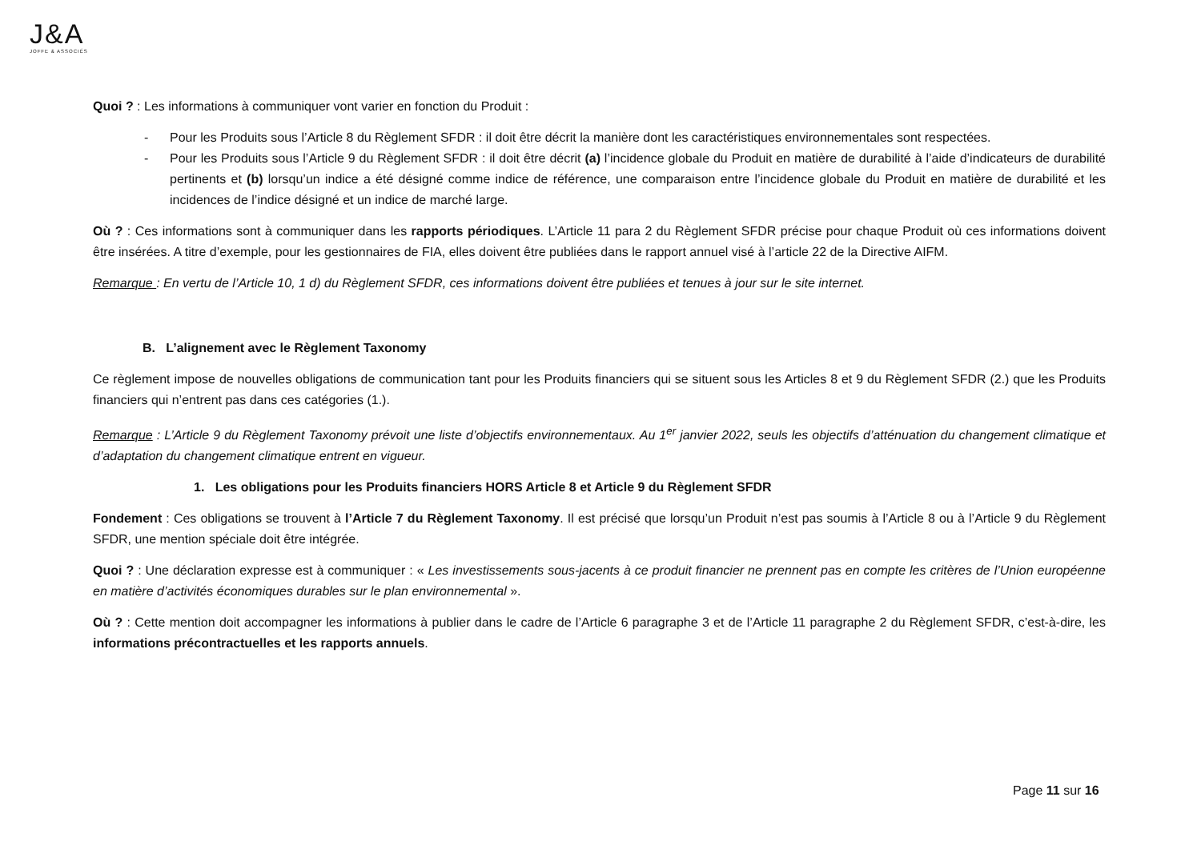J&A
JOFFE & ASSOCIÉS
Quoi ? : Les informations à communiquer vont varier en fonction du Produit :
- Pour les Produits sous l’Article 8 du Règlement SFDR : il doit être décrit la manière dont les caractéristiques environnementales sont respectées.
- Pour les Produits sous l’Article 9 du Règlement SFDR : il doit être décrit (a) l’incidence globale du Produit en matière de durabilité à l’aide d’indicateurs de durabilité pertinents et (b) lorsqu’un indice a été désigné comme indice de référence, une comparaison entre l’incidence globale du Produit en matière de durabilité et les incidences de l’indice désigné et un indice de marché large.
Où ? : Ces informations sont à communiquer dans les rapports périodiques. L’Article 11 para 2 du Règlement SFDR précise pour chaque Produit où ces informations doivent être insérées. A titre d’exemple, pour les gestionnaires de FIA, elles doivent être publiées dans le rapport annuel visé à l’article 22 de la Directive AIFM.
Remarque : En vertu de l’Article 10, 1 d) du Règlement SFDR, ces informations doivent être publiées et tenues à jour sur le site internet.
B. L’alignement avec le Règlement Taxonomy
Ce règlement impose de nouvelles obligations de communication tant pour les Produits financiers qui se situent sous les Articles 8 et 9 du Règlement SFDR (2.) que les Produits financiers qui n’entrent pas dans ces catégories (1.).
Remarque : L’Article 9 du Règlement Taxonomy prévoit une liste d’objectifs environnementaux. Au 1<sup>er</sup> janvier 2022, seuls les objectifs d’atténuation du changement climatique et d’adaptation du changement climatique entrent en vigueur.
1. Les obligations pour les Produits financiers HORS Article 8 et Article 9 du Règlement SFDR
Fondement : Ces obligations se trouvent à l’Article 7 du Règlement Taxonomy. Il est précisé que lorsqu’un Produit n’est pas soumis à l’Article 8 ou à l’Article 9 du Règlement SFDR, une mention spéciale doit être intégrée.
Quoi ? : Une déclaration expresse est à communiquer : « Les investissements sous-jacents à ce produit financier ne prennent pas en compte les critères de l’Union européenne en matière d’activités économiques durables sur le plan environnemental ».
Où ? : Cette mention doit accompagner les informations à publier dans le cadre de l’Article 6 paragraphe 3 et de l’Article 11 paragraphe 2 du Règlement SFDR, c’est-à-dire, les informations précontractuelles et les rapports annuels.
Page 11 sur 16